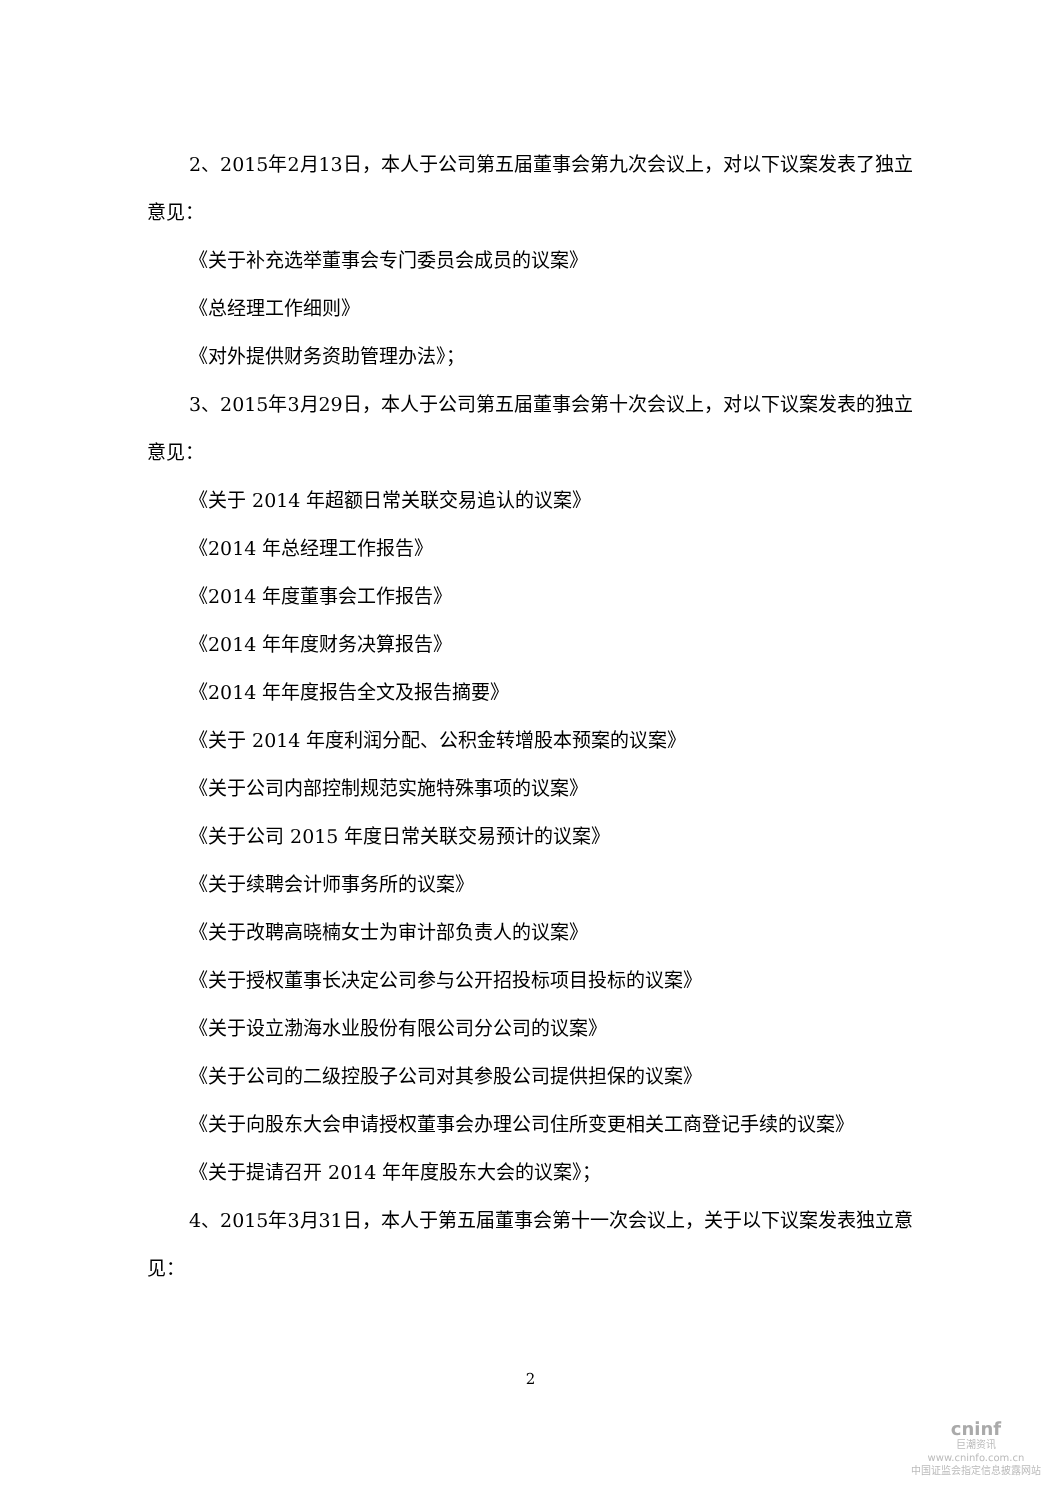2、2015年2月13日，本人于公司第五届董事会第九次会议上，对以下议案发表了独立意见：
《关于补充选举董事会专门委员会成员的议案》
《总经理工作细则》
《对外提供财务资助管理办法》；
3、2015年3月29日，本人于公司第五届董事会第十次会议上，对以下议案发表的独立意见：
《关于 2014 年超额日常关联交易追认的议案》
《2014 年总经理工作报告》
《2014 年度董事会工作报告》
《2014 年年度财务决算报告》
《2014 年年度报告全文及报告摘要》
《关于 2014 年度利润分配、公积金转增股本预案的议案》
《关于公司内部控制规范实施特殊事项的议案》
《关于公司 2015 年度日常关联交易预计的议案》
《关于续聘会计师事务所的议案》
《关于改聘高晓楠女士为审计部负责人的议案》
《关于授权董事长决定公司参与公开招投标项目投标的议案》
《关于设立渤海水业股份有限公司分公司的议案》
《关于公司的二级控股子公司对其参股公司提供担保的议案》
《关于向股东大会申请授权董事会办理公司住所变更相关工商登记手续的议案》
《关于提请召开 2014 年年度股东大会的议案》；
4、2015年3月31日，本人于第五届董事会第十一次会议上，关于以下议案发表独立意见：
2
cninf
巨潮资讯
www.cninfo.com.cn
中国证监会指定信息披露网站